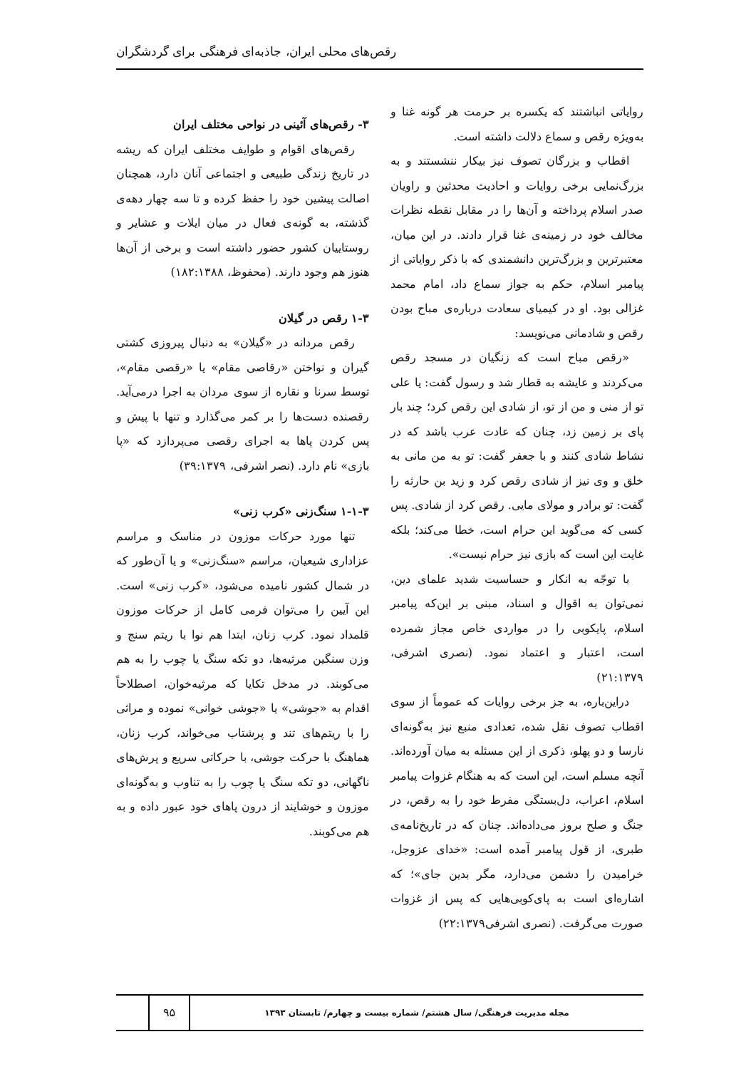رقص‌های محلی ایران، جاذبه‌ای فرهنگی برای گردشگران
روایاتی انباشتند که یکسره بر حرمت هر گونه غنا و به‌ویژه رقص و سماع دلالت داشته است.
اقطاب و بزرگان تصوف نیز بیکار ننشستند و به بزرگ‌نمایی برخی روایات و احادیث محدثین و راویان صدر اسلام پرداخته و آن‌ها را در مقابل نقطه نظرات مخالف خود در زمینه‌ی غنا قرار دادند. در این میان، معتبرترین و بزرگ‌ترین دانشمندی که با ذکر روایاتی از پیامبر اسلام، حکم به جواز سماع داد، امام محمد غزالی بود. او در کیمیای سعادت درباره‌ی مباح بودن رقص و شادمانی می‌نویسد:
«رقص مباح است که زنگیان در مسجد رقص می‌کردند و عایشه به قطار شد و رسول گفت: یا علی تو از منی و من از تو، از شادی این رقص کرد؛ چند بار پای بر زمین زد، چنان که عادت عرب باشد که در نشاط شادی کنند و با جعفر گفت: تو به من مانی به خلق و وی نیز از شادی رقص کرد و زید بن حارثه را گفت: تو برادر و مولای مایی. رقص کرد از شادی. پس کسی که می‌گوید این حرام است، خطا می‌کند؛ بلکه غایت این است که بازی نیز حرام نیست».
با توجّه به انکار و حساسیت شدید علمای دین، نمی‌توان به اقوال و اسناد، مبنی بر این‌که پیامبر اسلام، پایکوبی را در مواردی خاص مجاز شمرده است، اعتبار و اعتماد نمود. (نصری اشرفی، ۲۱:۱۳۷۹)
دراین‌باره، به جز برخی روایات که عموماً از سوی اقطاب تصوف نقل شده، تعدادی منبع نیز به‌گونه‌ای نارسا و دو پهلو، ذکری از این مسئله به میان آورده‌اند. آنچه مسلم است، این است که به هنگام غزوات پیامبر اسلام، اعراب، دل‌بستگی مفرط خود را به رقص، در جنگ و صلح بروز می‌داده‌اند. چنان که در تاریخ‌نامه‌ی طبری، از قول پیامبر آمده است: «خدای عزوجل، خرامیدن را دشمن می‌دارد، مگر بدین جای»؛ که اشاره‌ای است به پای‌کوبی‌هایی که پس از غزوات صورت می‌گرفت. (نصری اشرفی۲۲:۱۳۷۹)
۳- رقص‌های آئینی در نواحی مختلف ایران
رقص‌های اقوام و طوایف مختلف ایران که ریشه در تاریخ زندگی طبیعی و اجتماعی آنان دارد، همچنان اصالت پیشین خود را حفظ کرده و تا سه چهار دهه‌ی گذشته، به گونه‌ی فعال در میان ایلات و عشایر و روستاییان کشور حضور داشته است و برخی از آن‌ها هنوز هم وجود دارند. (محفوظ، ۱۸۲:۱۳۸۸)
۱-۳ رقص در گیلان
رقص مردانه در «گیلان» به دنبال پیروزی کشتی گیران و نواختن «رقاصی مقام» یا «رقصی مقام»، توسط سرنا و نقاره از سوی مردان به اجرا درمی‌آید. رقصنده دست‌ها را بر کمر می‌گذارد و تنها با پیش و پس کردن پاها به اجرای رقصی می‌پردازد که «پا بازی» نام دارد. (نصر اشرفی، ۳۹:۱۳۷۹)
۱-۱-۳ سنگ‌زنی «کرب زنی»
تنها مورد حرکات موزون در مناسک و مراسم عزاداری شیعیان، مراسم «سنگ‌زنی» و یا آن‌طور که در شمال کشور نامیده می‌شود، «کرب زنی» است. این آیین را می‌توان فرمی کامل از حرکات موزون قلمداد نمود. کرب زنان، ابتدا هم نوا با ریتم سنج و وزن سنگین مرثیه‌ها، دو تکه سنگ یا چوب را به هم می‌کوبند. در مدخل تکایا که مرثیه‌خوان، اصطلاحاً اقدام به «جوشی» یا «جوشی خوانی» نموده و مراثی را با ریتم‌های تند و پرشتاب می‌خواند، کرب زنان، هماهنگ با حرکت جوشی، با حرکاتی سریع و پرش‌های ناگهانی، دو تکه سنگ یا چوب را به تناوب و به‌گونه‌ای موزون و خوشایند از درون پاهای خود عبور داده و به هم می‌کوبند.
مجله مدیریت فرهنگی/ سال هشتم/ شماره بیست و چهارم/ تابستان ۱۳۹۳
۹۵